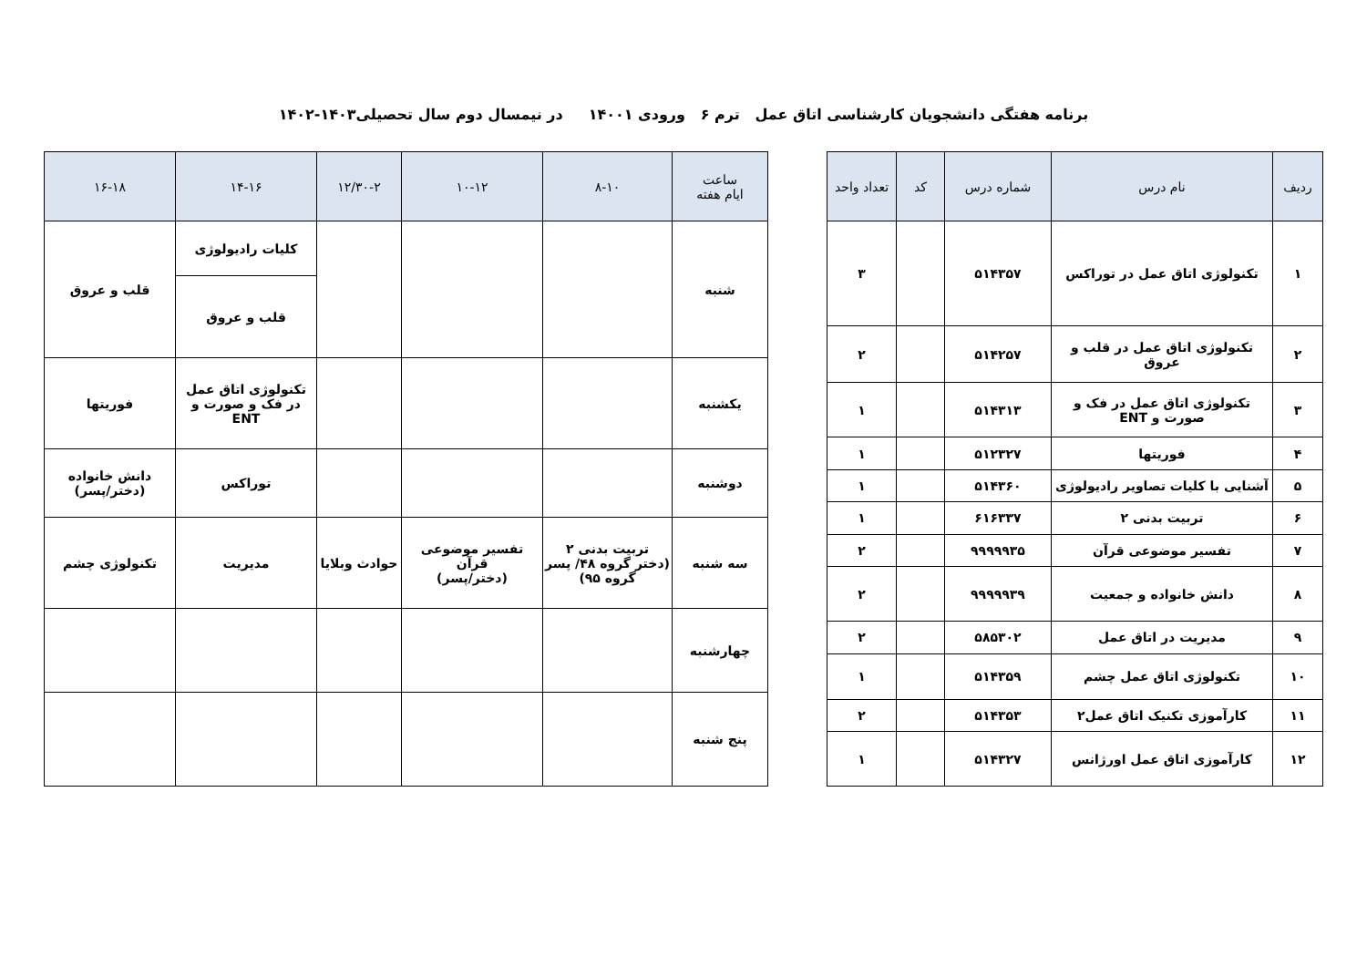برنامه هفتگی دانشجویان کارشناسی اتاق عمل ترم ۶ ورودی ۱۴۰۰۱ در نیمسال دوم سال تحصیلی۱۴۰۳-۱۴۰۲
| ردیف | نام درس | شماره درس | کد | تعداد واحد |
| --- | --- | --- | --- | --- |
| ۱ | تکنولوژی اتاق عمل در توراکس | ۵۱۴۳۵۷ | | ۳ |
| ۲ | تکنولوژی اتاق عمل در قلب و عروق | ۵۱۴۲۵۷ | | ۲ |
| ۳ | تکنولوژی اتاق عمل در فک و صورت و ENT | ۵۱۴۳۱۳ | | ۱ |
| ۴ | فوریتها | ۵۱۲۳۲۷ | | ۱ |
| ۵ | آشنایی با کلیات تصاویر رادیولوژی | ۵۱۴۳۶۰ | | ۱ |
| ۶ | تربیت بدنی ۲ | ۶۱۶۳۳۷ | | ۱ |
| ۷ | تفسیر موضوعی قرآن | ۹۹۹۹۹۳۵ | | ۲ |
| ۸ | دانش خانواده و جمعیت | ۹۹۹۹۹۳۹ | | ۲ |
| ۹ | مدیریت در اتاق عمل | ۵۸۵۳۰۲ | | ۲ |
| ۱۰ | تکنولوژی اتاق عمل چشم | ۵۱۴۳۵۹ | | ۱ |
| ۱۱ | کارآموزی تکنیک اتاق عمل۲ | ۵۱۴۳۵۳ | | ۲ |
| ۱۲ | کارآموزی اتاق عمل اورژانس | ۵۱۴۳۲۷ | | ۱ |
| ساعت ایام هفته | ۸-۱۰ | ۱۰-۱۲ | ۱۲/۳۰-۲ | ۱۴-۱۶ | ۱۶-۱۸ |
| --- | --- | --- | --- | --- | --- |
| شنبه | | | | کلیات رادیولوژی | قلب و عروق |
| | | | | قلب و عروق | |
| یکشنبه | | | | تکنولوژی اتاق عمل در فک و صورت و ENT | فوریتها |
| دوشنبه | | | | توراکس | دانش خانواده (دختر/پسر) |
| سه شنبه | تربیت بدنی ۲ (دختر گروه ۴۸/ پسر گروه ۹۵) | تفسیر موضوعی قرآن (دختر/پسر) | حوادث وبلایا | مدیریت | تکنولوژی چشم |
| چهارشنبه | | | | | |
| پنج شنبه | | | | | |